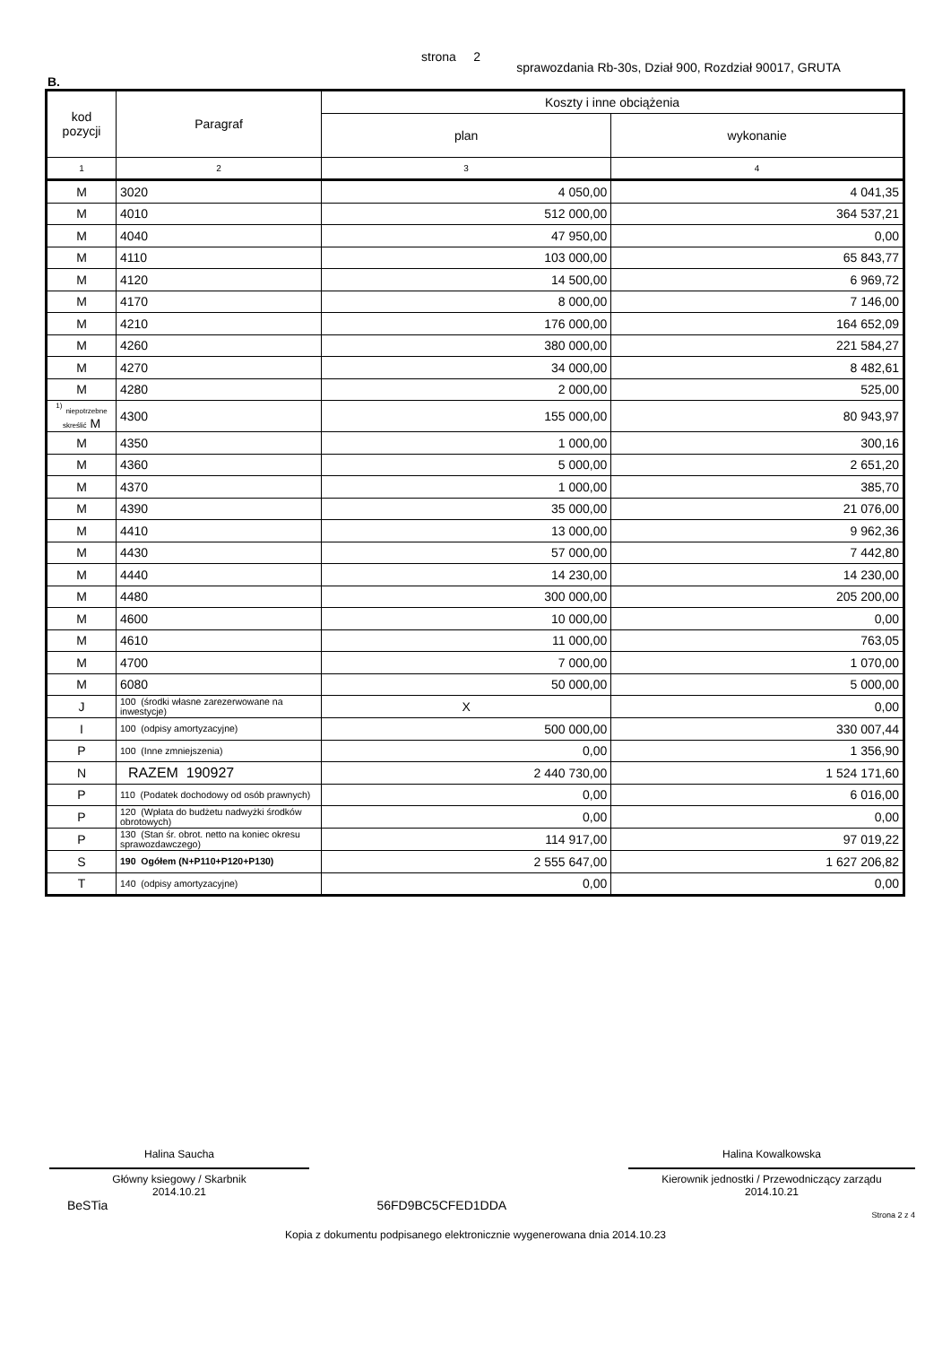strona 2 sprawozdania Rb-30s, Dział 900, Rozdział 90017, GRUTA
B.
| kod pozycji | Paragraf | Koszty i inne obciążenia | |
| --- | --- | --- | --- |
| | | plan | wykonanie |
| 1 | 2 | 3 | 4 |
| M | 3020 | 4 050,00 | 4 041,35 |
| M | 4010 | 512 000,00 | 364 537,21 |
| M | 4040 | 47 950,00 | 0,00 |
| M | 4110 | 103 000,00 | 65 843,77 |
| M | 4120 | 14 500,00 | 6 969,72 |
| M | 4170 | 8 000,00 | 7 146,00 |
| M | 4210 | 176 000,00 | 164 652,09 |
| M | 4260 | 380 000,00 | 221 584,27 |
| M | 4270 | 34 000,00 | 8 482,61 |
| M | 4280 | 2 000,00 | 525,00 |
| <sup>1)</sup> niepotrzebne skreślić M | 4300 | 155 000,00 | 80 943,97 |
| M | 4350 | 1 000,00 | 300,16 |
| M | 4360 | 5 000,00 | 2 651,20 |
| M | 4370 | 1 000,00 | 385,70 |
| M | 4390 | 35 000,00 | 21 076,00 |
| M | 4410 | 13 000,00 | 9 962,36 |
| M | 4430 | 57 000,00 | 7 442,80 |
| M | 4440 | 14 230,00 | 14 230,00 |
| M | 4480 | 300 000,00 | 205 200,00 |
| M | 4600 | 10 000,00 | 0,00 |
| M | 4610 | 11 000,00 | 763,05 |
| M | 4700 | 7 000,00 | 1 070,00 |
| M | 6080 | 50 000,00 | 5 000,00 |
| J | 100 (środki własne zarezerwowane na inwestycje) | X | 0,00 |
| I | 100 (odpisy amortyzacyjne) | 500 000,00 | 330 007,44 |
| P | 100 (Inne zmniejszenia) | 0,00 | 1 356,90 |
| N | RAZEM 190927 | 2 440 730,00 | 1 524 171,60 |
| P | 110 (Podatek dochodowy od osób prawnych) | 0,00 | 6 016,00 |
| P | 120 (Wpłata do budżetu nadwyżki środków obrotowych) | 0,00 | 0,00 |
| P | 130 (Stan śr. obrot. netto na koniec okresu sprawozdawczego) | 114 917,00 | 97 019,22 |
| S | 190 Ogółem (N+P110+P120+P130) | 2 555 647,00 | 1 627 206,82 |
| T | 140 (odpisy amortyzacyjne) | 0,00 | 0,00 |
Halina Saucha
Główny ksiegowy / Skarbnik
2014.10.21
Halina Kowalkowska
Kierownik jednostki / Przewodniczący zarządu
2014.10.21
BeSTia 56FD9BC5CFED1DDA Strona 2 z 4
Kopia z dokumentu podpisanego elektronicznie wygenerowana dnia 2014.10.23